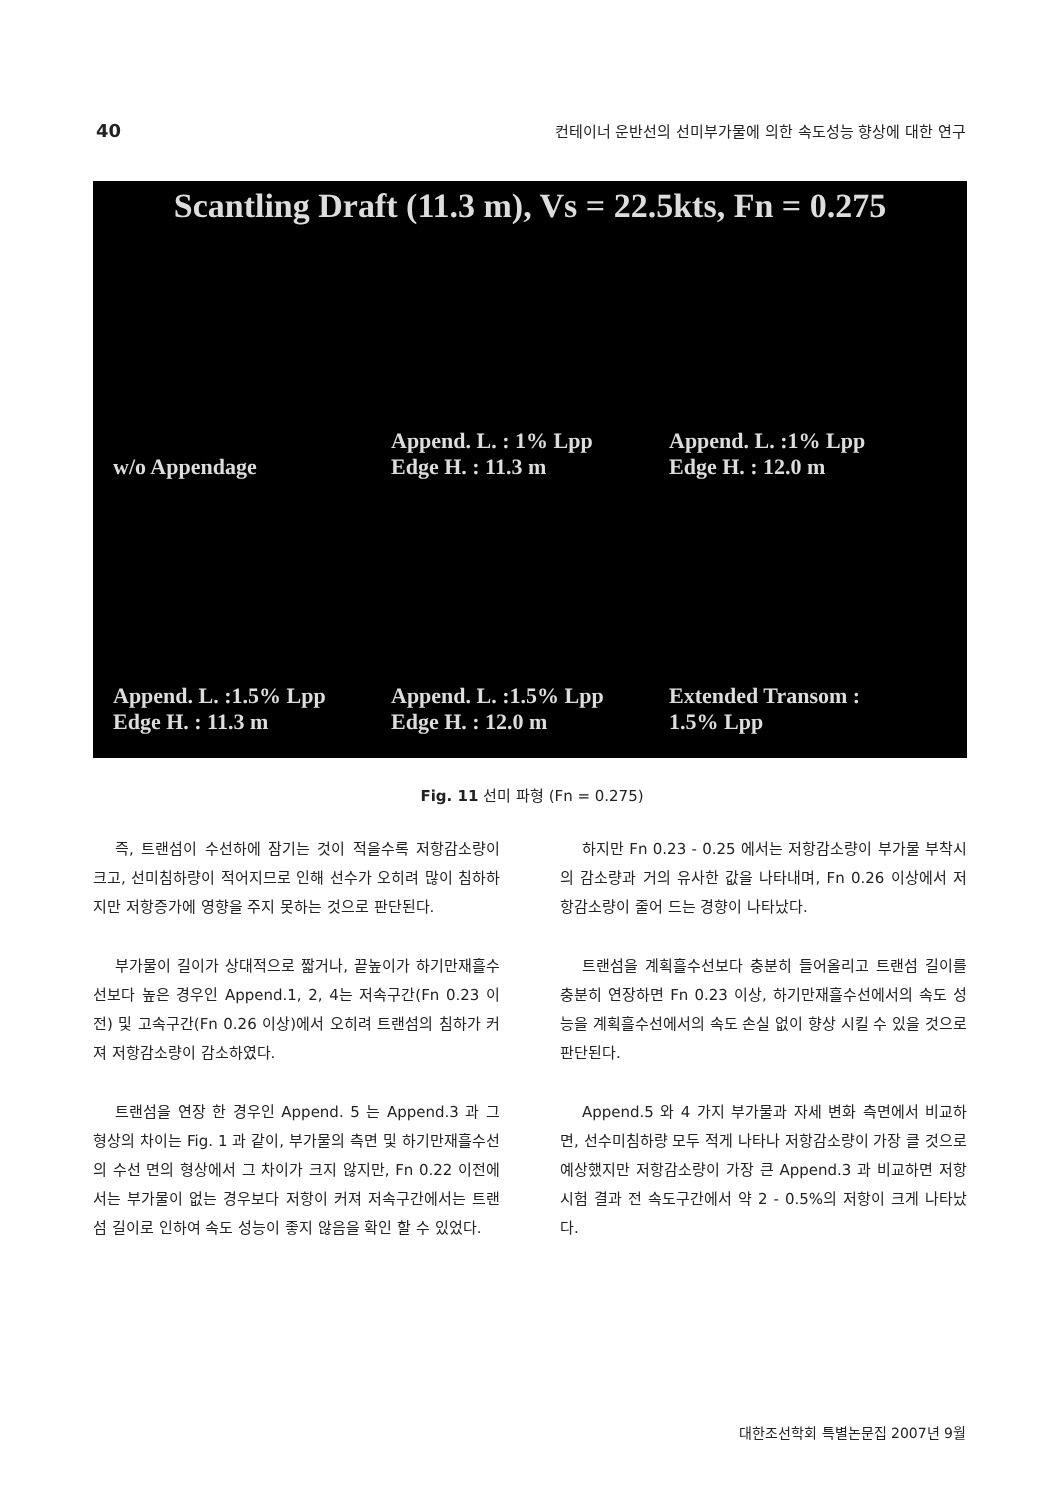40 컨테이너 운반선의 선미부가물에 의한 속도성능 향상에 대한 연구
Scantling Draft (11.3 m), Vs = 22.5kts, Fn = 0.275
w/o Appendage
Append. L. : 1% Lpp
Edge H. : 11.3 m
Append. L. :1% Lpp
Edge H. : 12.0 m
Append. L. :1.5% Lpp
Edge H. : 11.3 m
Append. L. :1.5% Lpp
Edge H. : 12.0 m
Extended Transom :
1.5% Lpp
Fig. 11 선미 파형 (Fn = 0.275)
즉, 트랜섬이 수선하에 잠기는 것이 적을수록 저항감소량이 크고, 선미침하량이 적어지므로 인해 선수가 오히려 많이 침하하지만 저항증가에 영향을 주지 못하는 것으로 판단된다.
부가물이 길이가 상대적으로 짧거나, 끝높이가 하기만재흘수선보다 높은 경우인 Append.1, 2, 4는 저속구간(Fn 0.23 이전) 및 고속구간(Fn 0.26 이상)에서 오히려 트랜섬의 침하가 커져 저항감소량이 감소하였다.
트랜섬을 연장 한 경우인 Append. 5 는 Append.3 과 그 형상의 차이는 Fig. 1 과 같이, 부가물의 측면 및 하기만재흘수선의 수선 면의 형상에서 그 차이가 크지 않지만, Fn 0.22 이전에서는 부가물이 없는 경우보다 저항이 커져 저속구간에서는 트랜섬 길이로 인하여 속도 성능이 좋지 않음을 확인 할 수 있었다.
하지만 Fn 0.23 - 0.25 에서는 저항감소량이 부가물 부착시의 감소량과 거의 유사한 값을 나타내며, Fn 0.26 이상에서 저항감소량이 줄어 드는 경향이 나타났다.
트랜섬을 계획흘수선보다 충분히 들어올리고 트랜섬 길이를 충분히 연장하면 Fn 0.23 이상, 하기만재흘수선에서의 속도 성능을 계획흘수선에서의 속도 손실 없이 향상 시킬 수 있을 것으로 판단된다.
Append.5 와 4 가지 부가물과 자세 변화 측면에서 비교하면, 선수미침하량 모두 적게 나타나 저항감소량이 가장 클 것으로 예상했지만 저항감소량이 가장 큰 Append.3 과 비교하면 저항시험 결과 전 속도구간에서 약 2 - 0.5%의 저항이 크게 나타났다.
대한조선학회 특별논문집 2007년 9월